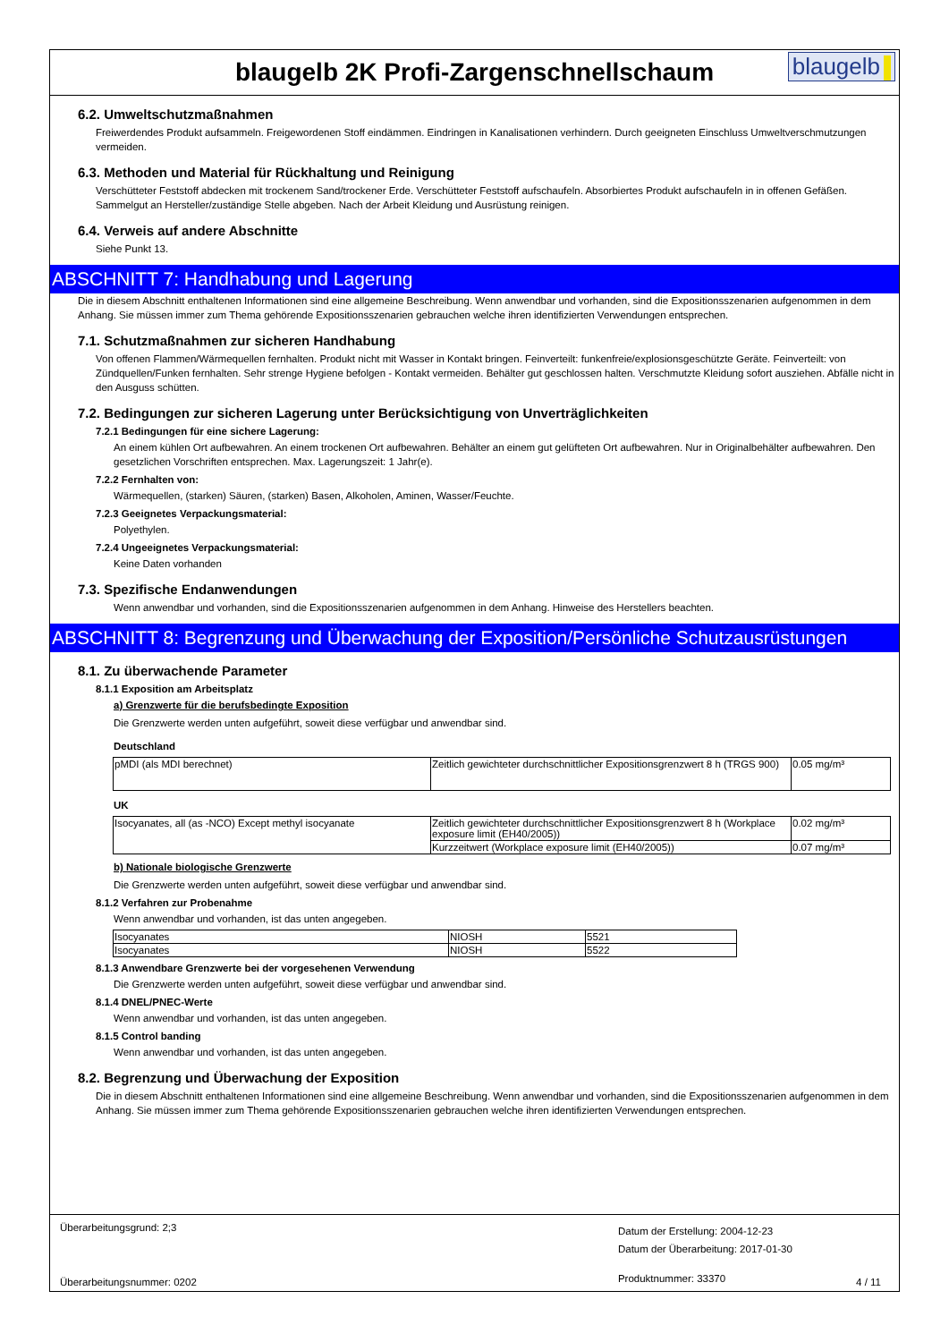blaugelb 2K Profi-Zargenschnellschaum
blaugelb
6.2. Umweltschutzmaßnahmen
Freiwerdendes Produkt aufsammeln. Freigewordenen Stoff eindämmen. Eindringen in Kanalisationen verhindern. Durch geeigneten Einschluss Umweltverschmutzungen vermeiden.
6.3. Methoden und Material für Rückhaltung und Reinigung
Verschütteter Feststoff abdecken mit trockenem Sand/trockener Erde. Verschütteter Feststoff aufschaufeln. Absorbiertes Produkt aufschaufeln in in offenen Gefäßen. Sammelgut an Hersteller/zuständige Stelle abgeben. Nach der Arbeit Kleidung und Ausrüstung reinigen.
6.4. Verweis auf andere Abschnitte
Siehe Punkt 13.
ABSCHNITT 7: Handhabung und Lagerung
Die in diesem Abschnitt enthaltenen Informationen sind eine allgemeine Beschreibung. Wenn anwendbar und vorhanden, sind die Expositionsszenarien aufgenommen in dem Anhang. Sie müssen immer zum Thema gehörende Expositionsszenarien gebrauchen welche ihren identifizierten Verwendungen entsprechen.
7.1. Schutzmaßnahmen zur sicheren Handhabung
Von offenen Flammen/Wärmequellen fernhalten. Produkt nicht mit Wasser in Kontakt bringen. Feinverteilt: funkenfreie/explosionsgeschützte Geräte. Feinverteilt: von Zündquellen/Funken fernhalten. Sehr strenge Hygiene befolgen - Kontakt vermeiden. Behälter gut geschlossen halten. Verschmutzte Kleidung sofort ausziehen. Abfälle nicht in den Ausguss schütten.
7.2. Bedingungen zur sicheren Lagerung unter Berücksichtigung von Unverträglichkeiten
7.2.1 Bedingungen für eine sichere Lagerung:
An einem kühlen Ort aufbewahren. An einem trockenen Ort aufbewahren. Behälter an einem gut gelüfteten Ort aufbewahren. Nur in Originalbehälter aufbewahren. Den gesetzlichen Vorschriften entsprechen. Max. Lagerungszeit: 1 Jahr(e).
7.2.2 Fernhalten von:
Wärmequellen, (starken) Säuren, (starken) Basen, Alkoholen, Aminen, Wasser/Feuchte.
7.2.3 Geeignetes Verpackungsmaterial:
Polyethylen.
7.2.4 Ungeeignetes Verpackungsmaterial:
Keine Daten vorhanden
7.3. Spezifische Endanwendungen
Wenn anwendbar und vorhanden, sind die Expositionsszenarien aufgenommen in dem Anhang. Hinweise des Herstellers beachten.
ABSCHNITT 8: Begrenzung und Überwachung der Exposition/Persönliche Schutzausrüstungen
8.1. Zu überwachende Parameter
8.1.1 Exposition am Arbeitsplatz
a) Grenzwerte für die berufsbedingte Exposition
Die Grenzwerte werden unten aufgeführt, soweit diese verfügbar und anwendbar sind.
Deutschland
| pMDI (als MDI berechnet) | Zeitlich gewichteter durchschnittlicher Expositionsgrenzwert 8 h (TRGS 900) | 0.05 mg/m³ |
UK
| Isocyanates, all (as -NCO) Except methyl isocyanate | Zeitlich gewichteter durchschnittlicher Expositionsgrenzwert 8 h (Workplace exposure limit (EH40/2005)) | 0.02 mg/m³ |
| | Kurzzeitwert (Workplace exposure limit (EH40/2005)) | 0.07 mg/m³ |
b) Nationale biologische Grenzwerte
Die Grenzwerte werden unten aufgeführt, soweit diese verfügbar und anwendbar sind.
8.1.2 Verfahren zur Probenahme
Wenn anwendbar und vorhanden, ist das unten angegeben.
| Isocyanates | NIOSH | 5521 |
| Isocyanates | NIOSH | 5522 |
8.1.3 Anwendbare Grenzwerte bei der vorgesehenen Verwendung
Die Grenzwerte werden unten aufgeführt, soweit diese verfügbar und anwendbar sind.
8.1.4 DNEL/PNEC-Werte
Wenn anwendbar und vorhanden, ist das unten angegeben.
8.1.5 Control banding
Wenn anwendbar und vorhanden, ist das unten angegeben.
8.2. Begrenzung und Überwachung der Exposition
Die in diesem Abschnitt enthaltenen Informationen sind eine allgemeine Beschreibung. Wenn anwendbar und vorhanden, sind die Expositionsszenarien aufgenommen in dem Anhang. Sie müssen immer zum Thema gehörende Expositionsszenarien gebrauchen welche ihren identifizierten Verwendungen entsprechen.
Überarbeitungsgrund: 2;3
Überarbeitungsnummer: 0202
Datum der Erstellung: 2004-12-23
Datum der Überarbeitung: 2017-01-30
Produktnummer: 33370
4 / 11